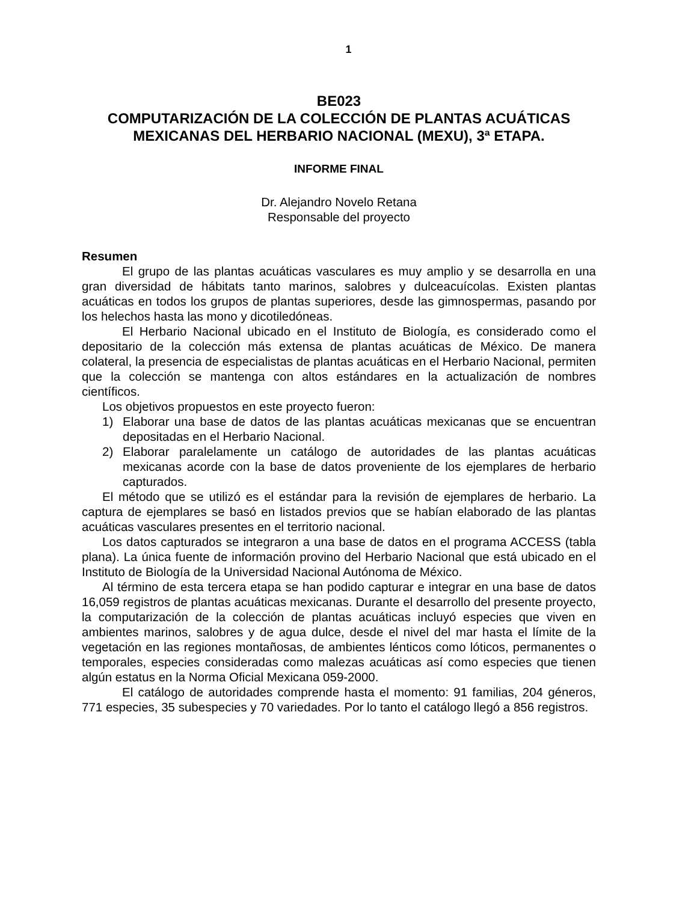1
BE023
COMPUTARIZACIÓN DE LA COLECCIÓN DE PLANTAS ACUÁTICAS MEXICANAS DEL HERBARIO NACIONAL (MEXU), 3ª ETAPA.
INFORME FINAL
Dr. Alejandro Novelo Retana
Responsable del proyecto
Resumen
El grupo de las plantas acuáticas vasculares es muy amplio y se desarrolla en una gran diversidad de hábitats tanto marinos, salobres y dulceacuícolas. Existen plantas acuáticas en todos los grupos de plantas superiores, desde las gimnospermas, pasando por los helechos hasta las mono y dicotiledóneas.
El Herbario Nacional ubicado en el Instituto de Biología, es considerado como el depositario de la colección más extensa de plantas acuáticas de México. De manera colateral, la presencia de especialistas de plantas acuáticas en el Herbario Nacional, permiten que la colección se mantenga con altos estándares en la actualización de nombres científicos.
Los objetivos propuestos en este proyecto fueron:
1) Elaborar una base de datos de las plantas acuáticas mexicanas que se encuentran depositadas en el Herbario Nacional.
2) Elaborar paralelamente un catálogo de autoridades de las plantas acuáticas mexicanas acorde con la base de datos proveniente de los ejemplares de herbario capturados.
El método que se utilizó es el estándar para la revisión de ejemplares de herbario. La captura de ejemplares se basó en listados previos que se habían elaborado de las plantas acuáticas vasculares presentes en el territorio nacional.
Los datos capturados se integraron a una base de datos en el programa ACCESS (tabla plana). La única fuente de información provino del Herbario Nacional que está ubicado en el Instituto de Biología de la Universidad Nacional Autónoma de México.
Al término de esta tercera etapa se han podido capturar e integrar en una base de datos 16,059 registros de plantas acuáticas mexicanas. Durante el desarrollo del presente proyecto, la computarización de la colección de plantas acuáticas incluyó especies que viven en ambientes marinos, salobres y de agua dulce, desde el nivel del mar hasta el límite de la vegetación en las regiones montañosas, de ambientes lénticos como lóticos, permanentes o temporales, especies consideradas como malezas acuáticas así como especies que tienen algún estatus en la Norma Oficial Mexicana 059-2000.
El catálogo de autoridades comprende hasta el momento: 91 familias, 204 géneros, 771 especies, 35 subespecies y 70 variedades. Por lo tanto el catálogo llegó a 856 registros.